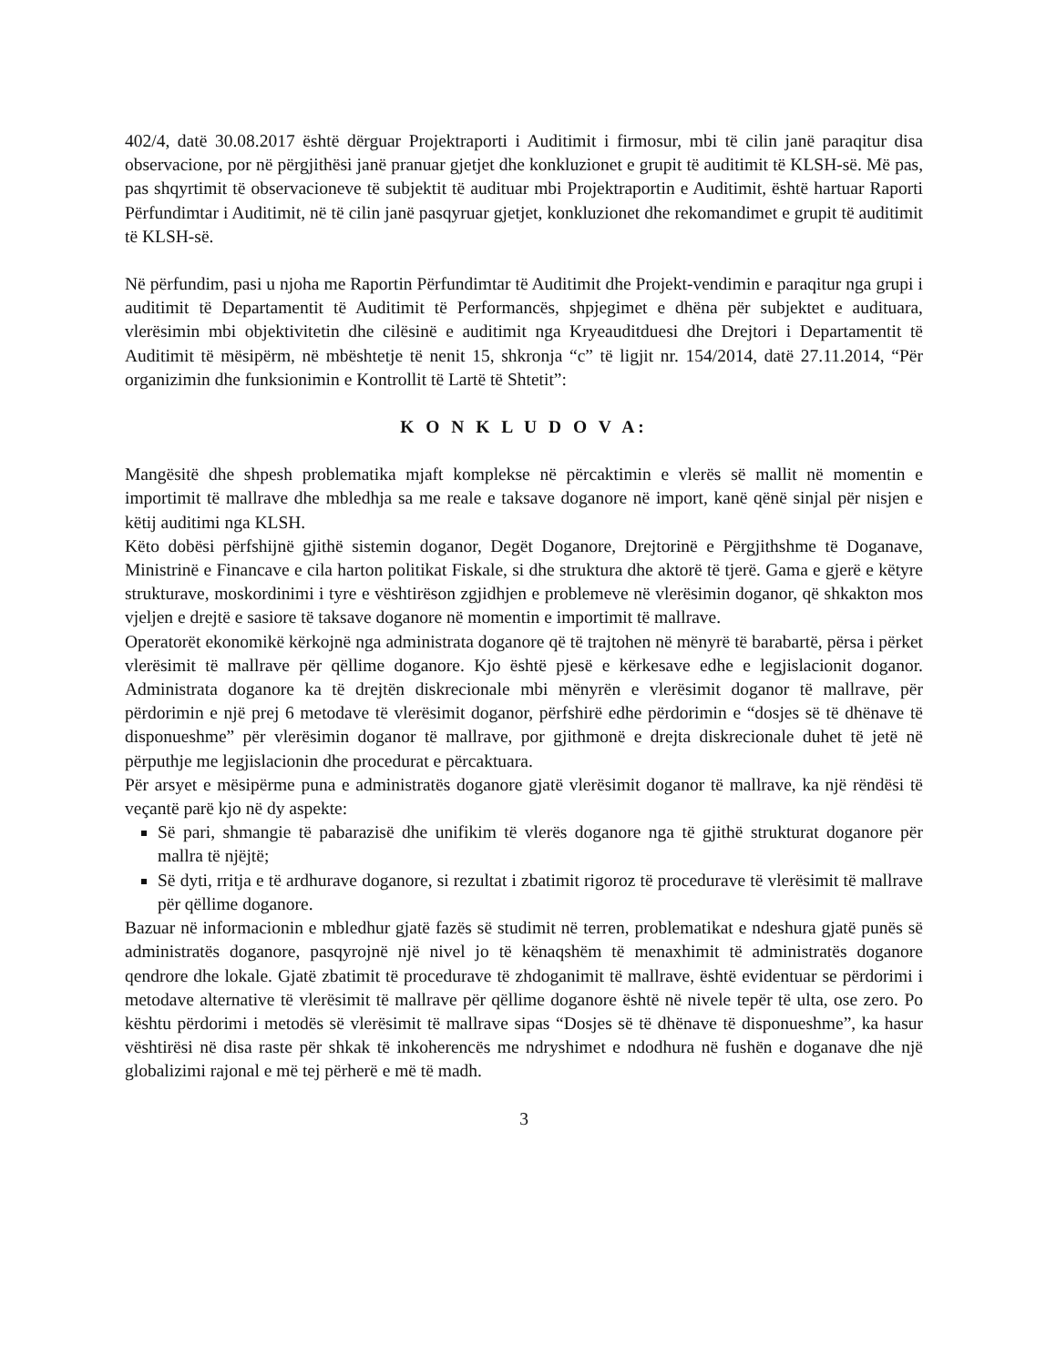402/4, datë 30.08.2017 është dërguar Projektraporti i Auditimit i firmosur, mbi të cilin janë paraqitur disa observacione, por në përgjithësi janë pranuar gjetjet dhe konkluzionet e grupit të auditimit të KLSH-së. Më pas, pas shqyrtimit të observacioneve të subjektit të audituar mbi Projektraportin e Auditimit, është hartuar Raporti Përfundimtar i Auditimit, në të cilin janë pasqyruar gjetjet, konkluzionet dhe rekomandimet e grupit të auditimit të KLSH-së.
Në përfundim, pasi u njoha me Raportin Përfundimtar të Auditimit dhe Projekt-vendimin e paraqitur nga grupi i auditimit të Departamentit të Auditimit të Performancës, shpjegimet e dhëna për subjektet e audituara, vlerësimin mbi objektivitetin dhe cilësinë e auditimit nga Kryeauditduesi dhe Drejtori i Departamentit të Auditimit të mësipërm, në mbështetje të nenit 15, shkronja “c” të ligjit nr. 154/2014, datë 27.11.2014, “Për organizimin dhe funksionimin e Kontrollit të Lartë të Shtetit”:
K O N K L U D O V A:
Mangësitë dhe shpesh problematika mjaft komplekse në përcaktimin e vlerës së mallit në momentin e importimit të mallrave dhe mbledhja sa me reale e taksave doganore në import, kanë qënë sinjal për nisjen e këtij auditimi nga KLSH.
Këto dobësi përfshijnë gjithë sistemin doganor, Degët Doganore, Drejtorinë e Përgjithshme të Doganave, Ministrinë e Financave e cila harton politikat Fiskale, si dhe struktura dhe aktorë të tjerë. Gama e gjerë e këtyre strukturave, moskordinimi i tyre e vështirëson zgjidhjen e problemeve në vlerësimin doganor, që shkakton mos vjeljen e drejtë e sasiore të taksave doganore në momentin e importimit të mallrave.
Operatorët ekonomikë kërkojnë nga administrata doganore që të trajtohen në mënyrë të barabartë, përsa i përket vlerësimit të mallrave për qëllime doganore. Kjo është pjesë e kërkesave edhe e legjislacionit doganor. Administrata doganore ka të drejtën diskrecionale mbi mënyrën e vlerësimit doganor të mallrave, për përdorimin e një prej 6 metodave të vlerësimit doganor, përfshirë edhe përdorimin e “dosjes së të dhënave të disponueshme” për vlerësimin doganor të mallrave, por gjithmonë e drejta diskrecionale duhet të jetë në përputhje me legjislacionin dhe procedurat e përcaktuara.
Për arsyet e mësipërme puna e administratës doganore gjatë vlerësimit doganor të mallrave, ka një rëndësi të veçantë parë kjo në dy aspekte:
Së pari, shmangie të pabarazisë dhe unifikim të vlerës doganore nga të gjithë strukturat doganore për mallra të njëjtë;
Së dyti, rritja e të ardhurave doganore, si rezultat i zbatimit rigoroz të procedurave të vlerësimit të mallrave për qëllime doganore.
Bazuar në informacionin e mbledhur gjatë fazës së studimit në terren, problematikat e ndeshura gjatë punës së administratës doganore, pasqyrojnë një nivel jo të kënaqshëm të menaxhimit të administratës doganore qendrore dhe lokale. Gjatë zbatimit të procedurave të zhdoganimit të mallrave, është evidentuar se përdorimi i metodave alternative të vlerësimit të mallrave për qëllime doganore është në nivele tepër të ulta, ose zero. Po kështu përdorimi i metodës së vlerësimit të mallrave sipas “Dosjes së të dhënave të disponueshme”, ka hasur vështirësi në disa raste për shkak të inkoherencës me ndryshimet e ndodhura në fushën e doganave dhe një globalizimi rajonal e më tej përherë e më të madh.
3